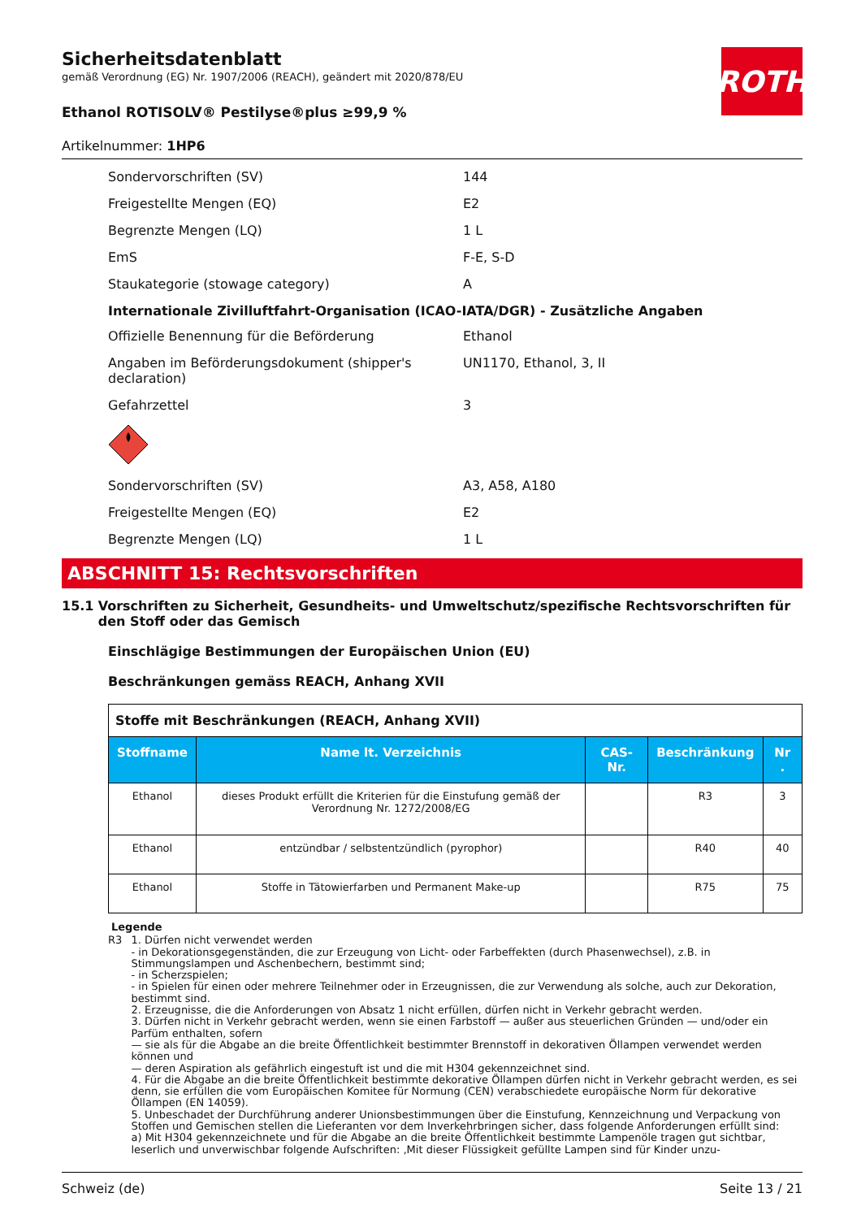ROTH
Sicherheitsdatenblatt
gemäß Verordnung (EG) Nr. 1907/2006 (REACH), geändert mit 2020/878/EU
Ethanol ROTISOLV® Pestilyse®plus ≥99,9 %
Artikelnummer: 1HP6
Sondervorschriften (SV) 144
Freigestellte Mengen (EQ) E2
Begrenzte Mengen (LQ) 1 L
EmS F-E, S-D
Staukategorie (stowage category) A
Internationale Zivilluftfahrt-Organisation (ICAO-IATA/DGR) - Zusätzliche Angaben
Offizielle Benennung für die Beförderung Ethanol
Angaben im Beförderungsdokument (shipper's declaration)
UN1170, Ethanol, 3, II
Gefahrzettel 3
Sondervorschriften (SV) A3, A58, A180
Freigestellte Mengen (EQ) E2
Begrenzte Mengen (LQ) 1 L
ABSCHNITT 15: Rechtsvorschriften
15.1 Vorschriften zu Sicherheit, Gesundheits- und Umweltschutz/spezifische Rechtsvorschriften für den Stoff oder das Gemisch
Einschlägige Bestimmungen der Europäischen Union (EU)
Beschränkungen gemäss REACH, Anhang XVII
| Stoffe mit Beschränkungen (REACH, Anhang XVII) | | | | |
| Stoffname | Name lt. Verzeichnis | CAS-Nr. | Beschränkung | Nr . |
| Ethanol | dieses Produkt erfüllt die Kriterien für die Einstufung gemäß der Verordnung Nr. 1272/2008/EG | | R3 | 3 |
| Ethanol | entzündbar / selbstentzündlich (pyrophor) | | R40 | 40 |
| Ethanol | Stoffe in Tätowierfarben und Permanent Make-up | | R75 | 75 |
Legende
R3 1. Dürfen nicht verwendet werden
- in Dekorationsgegenständen, die zur Erzeugung von Licht- oder Farbeffekten (durch Phasenwechsel), z.B. in Stimmungslampen und Aschenbechern, bestimmt sind;
- in Scherzspielen;
- in Spielen für einen oder mehrere Teilnehmer oder in Erzeugnissen, die zur Verwendung als solche, auch zur Dekoration, bestimmt sind.
2. Erzeugnisse, die die Anforderungen von Absatz 1 nicht erfüllen, dürfen nicht in Verkehr gebracht werden.
3. Dürfen nicht in Verkehr gebracht werden, wenn sie einen Farbstoff — außer aus steuerlichen Gründen — und/oder ein Parfüm enthalten, sofern
— sie als für die Abgabe an die breite Öffentlichkeit bestimmter Brennstoff in dekorativen Öllampen verwendet werden können und
— deren Aspiration als gefährlich eingestuft ist und die mit H304 gekennzeichnet sind.
4. Für die Abgabe an die breite Öffentlichkeit bestimmte dekorative Öllampen dürfen nicht in Verkehr gebracht werden, es sei denn, sie erfüllen die vom Europäischen Komitee für Normung (CEN) verabschiedete europäische Norm für dekorative Öllampen (EN 14059).
5. Unbeschadet der Durchführung anderer Unionsbestimmungen über die Einstufung, Kennzeichnung und Verpackung von Stoffen und Gemischen stellen die Lieferanten vor dem Inverkehrbringen sicher, dass folgende Anforderungen erfüllt sind:
a) Mit H304 gekennzeichnete und für die Abgabe an die breite Öffentlichkeit bestimmte Lampenöle tragen gut sichtbar, leserlich und unverwischbar folgende Aufschriften: ‚Mit dieser Flüssigkeit gefüllte Lampen sind für Kinder unzu-
Schweiz (de) Seite 13 / 21